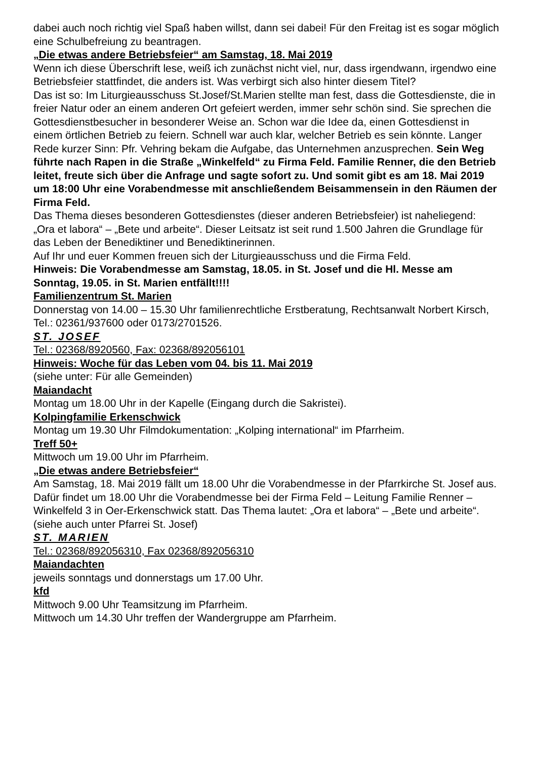dabei auch noch richtig viel Spaß haben willst, dann sei dabei! Für den Freitag ist es sogar möglich eine Schulbefreiung zu beantragen.
„Die etwas andere Betriebsfeier“ am Samstag, 18. Mai 2019
Wenn ich diese Überschrift lese, weiß ich zunächst nicht viel, nur, dass irgendwann, irgendwo eine Betriebsfeier stattfindet, die anders ist. Was verbirgt sich also hinter diesem Titel?
Das ist so: Im Liturgieausschuss St.Josef/St.Marien stellte man fest, dass die Gottesdienste, die in freier Natur oder an einem anderen Ort gefeiert werden, immer sehr schön sind. Sie sprechen die Gottesdienstbesucher in besonderer Weise an. Schon war die Idee da, einen Gottesdienst in einem örtlichen Betrieb zu feiern. Schnell war auch klar, welcher Betrieb es sein könnte. Langer Rede kurzer Sinn: Pfr. Vehring bekam die Aufgabe, das Unternehmen anzusprechen. Sein Weg führte nach Rapen in die Straße „Winkelfeld“ zu Firma Feld. Familie Renner, die den Betrieb leitet, freute sich über die Anfrage und sagte sofort zu. Und somit gibt es am 18. Mai 2019 um 18:00 Uhr eine Vorabendmesse mit anschließendem Beisammensein in den Räumen der Firma Feld.
Das Thema dieses besonderen Gottesdienstes (dieser anderen Betriebsfeier) ist naheliegend: „Ora et labora“ – „Bete und arbeite“. Dieser Leitsatz ist seit rund 1.500 Jahren die Grundlage für das Leben der Benediktiner und Benediktinerinnen.
Auf Ihr und euer Kommen freuen sich der Liturgieausschuss und die Firma Feld.
Hinweis: Die Vorabendmesse am Samstag, 18.05. in St. Josef und die Hl. Messe am Sonntag, 19.05. in St. Marien entfällt!!!!
Familienzentrum St. Marien
Donnerstag von 14.00 – 15.30 Uhr familienrechtliche Erstberatung, Rechtsanwalt Norbert Kirsch, Tel.: 02361/937600 oder 0173/2701526.
ST. JOSEF
Tel.: 02368/8920560, Fax: 02368/892056101
Hinweis: Woche für das Leben vom 04. bis 11. Mai 2019
(siehe unter: Für alle Gemeinden)
Maiandacht
Montag um 18.00 Uhr in der Kapelle (Eingang durch die Sakristei).
Kolpingfamilie Erkenschwick
Montag um 19.30 Uhr Filmdokumentation: „Kolping international“ im Pfarrheim.
Treff 50+
Mittwoch um 19.00 Uhr im Pfarrheim.
„Die etwas andere Betriebsfeier“
Am Samstag, 18. Mai 2019 fällt um 18.00 Uhr die Vorabendmesse in der Pfarrkirche St. Josef aus. Dafür findet um 18.00 Uhr die Vorabendmesse bei der Firma Feld – Leitung Familie Renner – Winkelfeld 3 in Oer-Erkenschwick statt. Das Thema lautet: „Ora et labora“ – „Bete und arbeite“. (siehe auch unter Pfarrei St. Josef)
ST. MARIEN
Tel.: 02368/892056310, Fax 02368/892056310
Maiandachten
jeweils sonntags und donnerstags um 17.00 Uhr.
kfd
Mittwoch 9.00 Uhr Teamsitzung im Pfarrheim.
Mittwoch um 14.30 Uhr treffen der Wandergruppe am Pfarrheim.